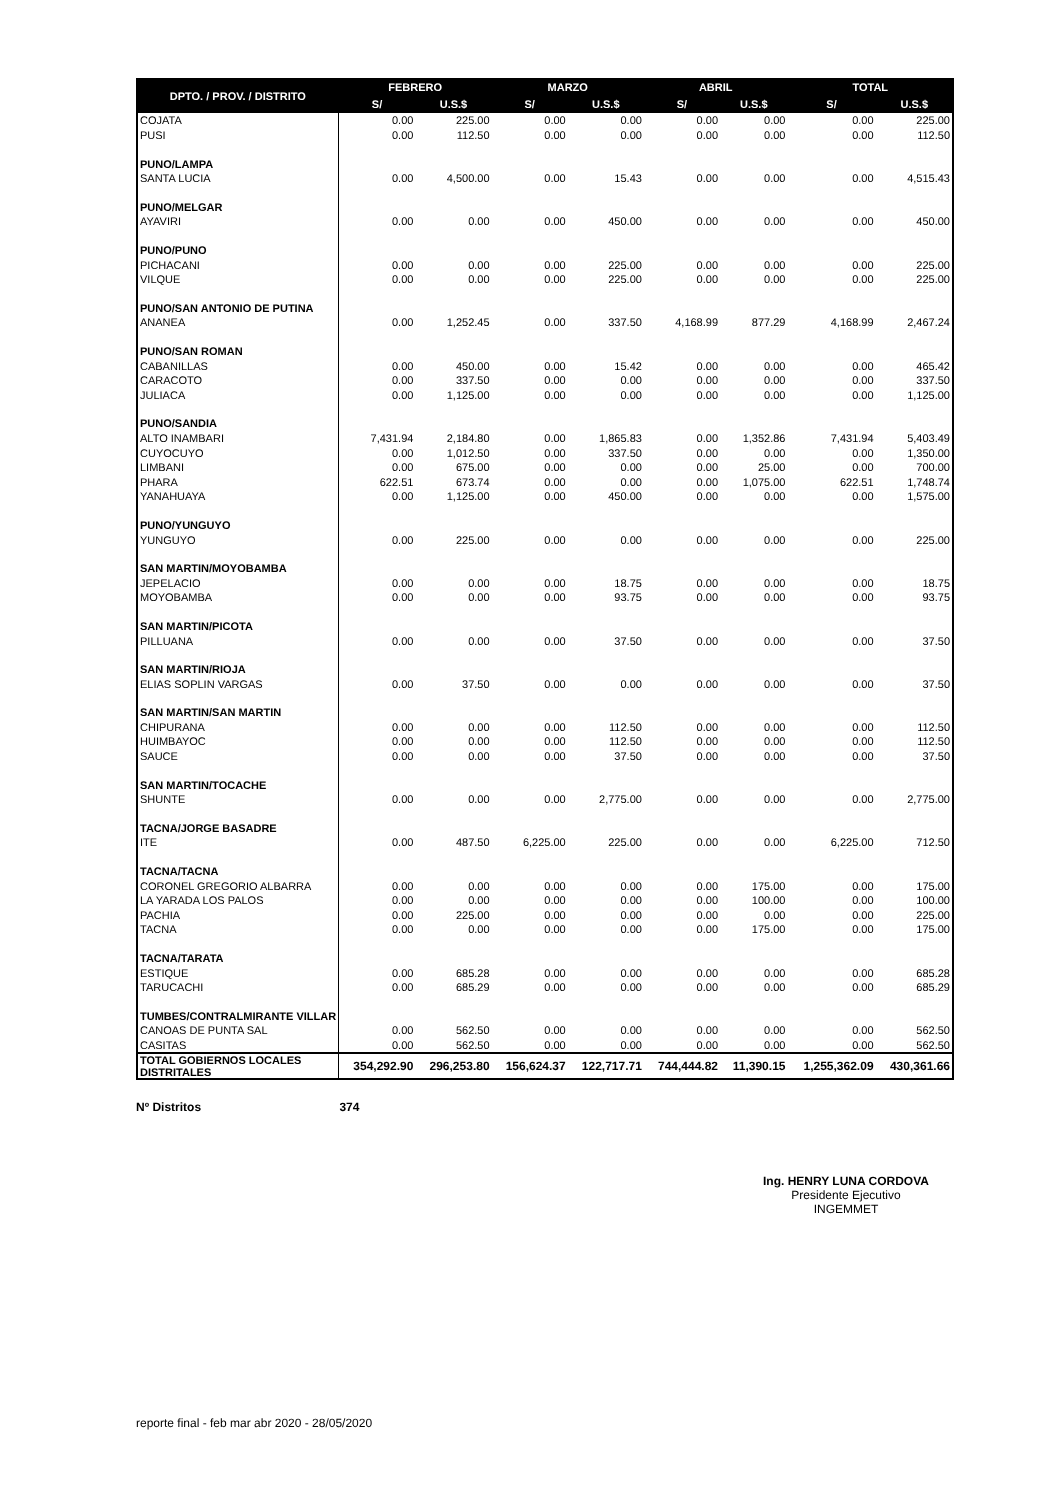| DPTO. / PROV. / DISTRITO | FEBRERO | | MARZO | | ABRIL | | TOTAL | |
| --- | --- | --- | --- | --- | --- | --- | --- | --- |
| | S/ | U.S.$ | S/ | U.S.$ | S/ | U.S.$ | S/ | U.S.$ |
| COJATA | 0.00 | 225.00 | 0.00 | 0.00 | 0.00 | 0.00 | 0.00 | 225.00 |
| PUSI | 0.00 | 112.50 | 0.00 | 0.00 | 0.00 | 0.00 | 0.00 | 112.50 |
| PUNO/LAMPA | | | | | | | | |
| SANTA LUCIA | 0.00 | 4,500.00 | 0.00 | 15.43 | 0.00 | 0.00 | 0.00 | 4,515.43 |
| PUNO/MELGAR | | | | | | | | |
| AYAVIRI | 0.00 | 0.00 | 0.00 | 450.00 | 0.00 | 0.00 | 0.00 | 450.00 |
| PUNO/PUNO | | | | | | | | |
| PICHACANI | 0.00 | 0.00 | 0.00 | 225.00 | 0.00 | 0.00 | 0.00 | 225.00 |
| VILQUE | 0.00 | 0.00 | 0.00 | 225.00 | 0.00 | 0.00 | 0.00 | 225.00 |
| PUNO/SAN ANTONIO DE PUTINA | | | | | | | | |
| ANANEA | 0.00 | 1,252.45 | 0.00 | 337.50 | 4,168.99 | 877.29 | 4,168.99 | 2,467.24 |
| PUNO/SAN ROMAN | | | | | | | | |
| CABANILLAS | 0.00 | 450.00 | 0.00 | 15.42 | 0.00 | 0.00 | 0.00 | 465.42 |
| CARACOTO | 0.00 | 337.50 | 0.00 | 0.00 | 0.00 | 0.00 | 0.00 | 337.50 |
| JULIACA | 0.00 | 1,125.00 | 0.00 | 0.00 | 0.00 | 0.00 | 0.00 | 1,125.00 |
| PUNO/SANDIA | | | | | | | | |
| ALTO INAMBARI | 7,431.94 | 2,184.80 | 0.00 | 1,865.83 | 0.00 | 1,352.86 | 7,431.94 | 5,403.49 |
| CUYOCUYO | 0.00 | 1,012.50 | 0.00 | 337.50 | 0.00 | 0.00 | 0.00 | 1,350.00 |
| LIMBANI | 0.00 | 675.00 | 0.00 | 0.00 | 0.00 | 25.00 | 0.00 | 700.00 |
| PHARA | 622.51 | 673.74 | 0.00 | 0.00 | 0.00 | 1,075.00 | 622.51 | 1,748.74 |
| YANAHUAYA | 0.00 | 1,125.00 | 0.00 | 450.00 | 0.00 | 0.00 | 0.00 | 1,575.00 |
| PUNO/YUNGUYO | | | | | | | | |
| YUNGUYO | 0.00 | 225.00 | 0.00 | 0.00 | 0.00 | 0.00 | 0.00 | 225.00 |
| SAN MARTIN/MOYOBAMBA | | | | | | | | |
| JEPELACIO | 0.00 | 0.00 | 0.00 | 18.75 | 0.00 | 0.00 | 0.00 | 18.75 |
| MOYOBAMBA | 0.00 | 0.00 | 0.00 | 93.75 | 0.00 | 0.00 | 0.00 | 93.75 |
| SAN MARTIN/PICOTA | | | | | | | | |
| PILLUANA | 0.00 | 0.00 | 0.00 | 37.50 | 0.00 | 0.00 | 0.00 | 37.50 |
| SAN MARTIN/RIOJA | | | | | | | | |
| ELIAS SOPLIN VARGAS | 0.00 | 37.50 | 0.00 | 0.00 | 0.00 | 0.00 | 0.00 | 37.50 |
| SAN MARTIN/SAN MARTIN | | | | | | | | |
| CHIPURANA | 0.00 | 0.00 | 0.00 | 112.50 | 0.00 | 0.00 | 0.00 | 112.50 |
| HUIMBAYOC | 0.00 | 0.00 | 0.00 | 112.50 | 0.00 | 0.00 | 0.00 | 112.50 |
| SAUCE | 0.00 | 0.00 | 0.00 | 37.50 | 0.00 | 0.00 | 0.00 | 37.50 |
| SAN MARTIN/TOCACHE | | | | | | | | |
| SHUNTE | 0.00 | 0.00 | 0.00 | 2,775.00 | 0.00 | 0.00 | 0.00 | 2,775.00 |
| TACNA/JORGE BASADRE | | | | | | | | |
| ITE | 0.00 | 487.50 | 6,225.00 | 225.00 | 0.00 | 0.00 | 6,225.00 | 712.50 |
| TACNA/TACNA | | | | | | | | |
| CORONEL GREGORIO ALBARRA | 0.00 | 0.00 | 0.00 | 0.00 | 0.00 | 175.00 | 0.00 | 175.00 |
| LA YARADA LOS PALOS | 0.00 | 0.00 | 0.00 | 0.00 | 0.00 | 100.00 | 0.00 | 100.00 |
| PACHIA | 0.00 | 225.00 | 0.00 | 0.00 | 0.00 | 0.00 | 0.00 | 225.00 |
| TACNA | 0.00 | 0.00 | 0.00 | 0.00 | 0.00 | 175.00 | 0.00 | 175.00 |
| TACNA/TARATA | | | | | | | | |
| ESTIQUE | 0.00 | 685.28 | 0.00 | 0.00 | 0.00 | 0.00 | 0.00 | 685.28 |
| TARUCACHI | 0.00 | 685.29 | 0.00 | 0.00 | 0.00 | 0.00 | 0.00 | 685.29 |
| TUMBES/CONTRALMIRANTE VILLAR | | | | | | | | |
| CANOAS DE PUNTA SAL | 0.00 | 562.50 | 0.00 | 0.00 | 0.00 | 0.00 | 0.00 | 562.50 |
| CASITAS | 0.00 | 562.50 | 0.00 | 0.00 | 0.00 | 0.00 | 0.00 | 562.50 |
| TOTAL GOBIERNOS LOCALES DISTRITALES | 354,292.90 | 296,253.80 | 156,624.37 | 122,717.71 | 744,444.82 | 11,390.15 | 1,255,362.09 | 430,361.66 |
Nº Distritos 374
Ing. HENRY LUNA CORDOVA
Presidente Ejecutivo
INGEMMET
reporte final - feb mar abr 2020 - 28/05/2020